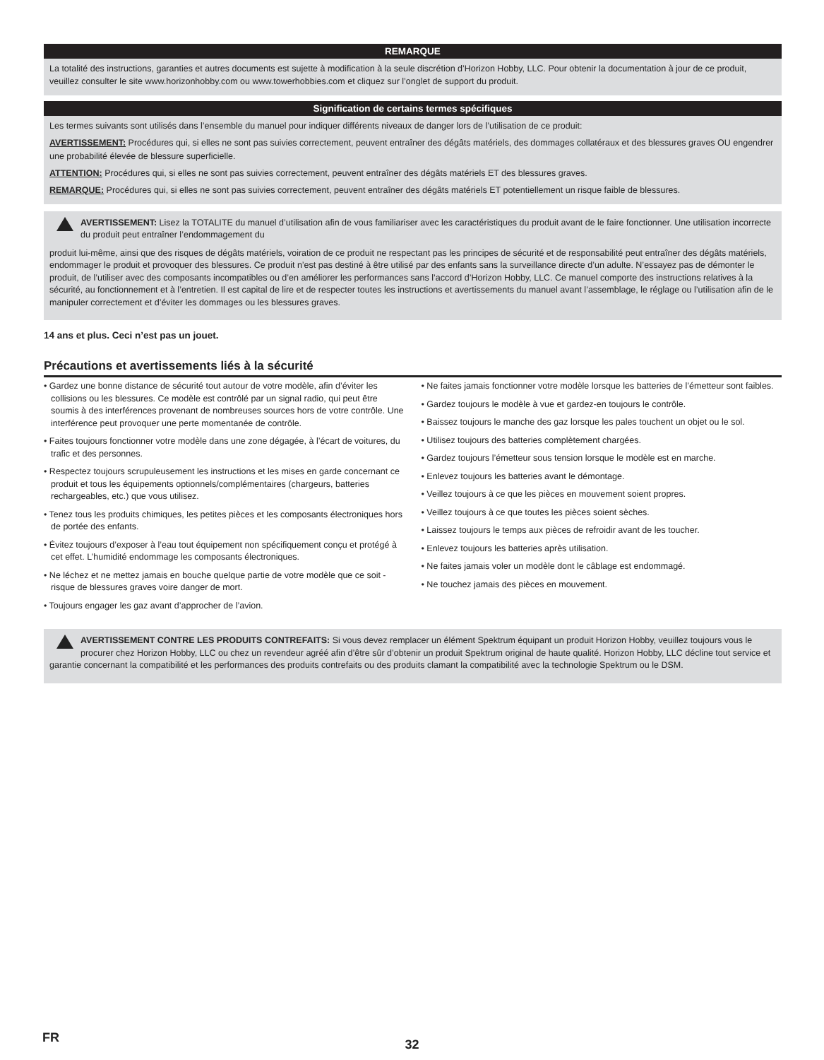REMARQUE
La totalité des instructions, garanties et autres documents est sujette à modification à la seule discrétion d’Horizon Hobby, LLC. Pour obtenir la documentation à jour de ce produit, veuillez consulter le site www.horizonhobby.com ou www.towerhobbies.com et cliquez sur l’onglet de support du produit.
Signification de certains termes spécifiques
Les termes suivants sont utilisés dans l’ensemble du manuel pour indiquer différents niveaux de danger lors de l’utilisation de ce produit:
AVERTISSEMENT: Procédures qui, si elles ne sont pas suivies correctement, peuvent entraîner des dégâts matériels, des dommages collatéraux et des blessures graves OU engendrer une probabilité élevée de blessure superficielle.
ATTENTION: Procédures qui, si elles ne sont pas suivies correctement, peuvent entraîner des dégâts matériels ET des blessures graves.
REMARQUE: Procédures qui, si elles ne sont pas suivies correctement, peuvent entraîner des dégâts matériels ET potentiellement un risque faible de blessures.
AVERTISSEMENT: Lisez la TOTALITE du manuel d’utilisation afin de vous familiariser avec les caractéristiques du produit avant de le faire fonctionner. Une utilisation incorrecte du produit peut entraîner l’endommagement du
produit lui-même, ainsi que des risques de dégâts matériels, voiration de ce produit ne respectant pas les principes de sécurité et de responsabilité peut entraîner des dégâts matériels, endommager le produit et provoquer des blessures. Ce produit n’est pas destiné à être utilisé par des enfants sans la surveillance directe d’un adulte. N’essayez pas de démonter le produit, de l’utiliser avec des composants incompatibles ou d’en améliorer les performances sans l’accord d’Horizon Hobby, LLC. Ce manuel comporte des instructions relatives à la sécurité, au fonctionnement et à l’entretien. Il est capital de lire et de respecter toutes les instructions et avertissements du manuel avant l’assemblage, le réglage ou l’utilisation afin de le manipuler correctement et d’éviter les dommages ou les blessures graves.
14 ans et plus. Ceci n’est pas un jouet.
Précautions et avertissements liés à la sécurité
• Gardez une bonne distance de sécurité tout autour de votre modèle, afin d’éviter les collisions ou les blessures. Ce modèle est contrôlé par un signal radio, qui peut être soumis à des interférences provenant de nombreuses sources hors de votre contrôle. Une interférence peut provoquer une perte momentanée de contrôle.
• Faites toujours fonctionner votre modèle dans une zone dégagée, à l’écart de voitures, du trafic et des personnes.
• Respectez toujours scrupuleusement les instructions et les mises en garde concernant ce produit et tous les équipements optionnels/complémentaires (chargeurs, batteries rechargeables, etc.) que vous utilisez.
• Tenez tous les produits chimiques, les petites pièces et les composants électroniques hors de portée des enfants.
• Évitez toujours d’exposer à l’eau tout équipement non spécifiquement conçu et protégé à cet effet. L’humidité endommage les composants électroniques.
• Ne léchez et ne mettez jamais en bouche quelque partie de votre modèle que ce soit - risque de blessures graves voire danger de mort.
• Toujours engager les gaz avant d’approcher de l’avion.
• Ne faites jamais fonctionner votre modèle lorsque les batteries de l’émetteur sont faibles.
• Gardez toujours le modèle à vue et gardez-en toujours le contrôle.
• Baissez toujours le manche des gaz lorsque les pales touchent un objet ou le sol.
• Utilisez toujours des batteries complètement chargées.
• Gardez toujours l’émetteur sous tension lorsque le modèle est en marche.
• Enlevez toujours les batteries avant le démontage.
• Veillez toujours à ce que les pièces en mouvement soient propres.
• Veillez toujours à ce que toutes les pièces soient sèches.
• Laissez toujours le temps aux pièces de refroidir avant de les toucher.
• Enlevez toujours les batteries après utilisation.
• Ne faites jamais voler un modèle dont le câblage est endommagé.
• Ne touchez jamais des pièces en mouvement.
AVERTISSEMENT CONTRE LES PRODUITS CONTREFAITS: Si vous devez remplacer un élément Spektrum équipant un produit Horizon Hobby, veuillez toujours vous le procurer chez Horizon Hobby, LLC ou chez un revendeur agréé afin d’être sûr d’obtenir un produit Spektrum original de haute qualité. Horizon Hobby, LLC décline tout service et garantie concernant la compatibilité et les performances des produits contrefaits ou des produits clamant la compatibilité avec la technologie Spektrum ou le DSM.
FR 32